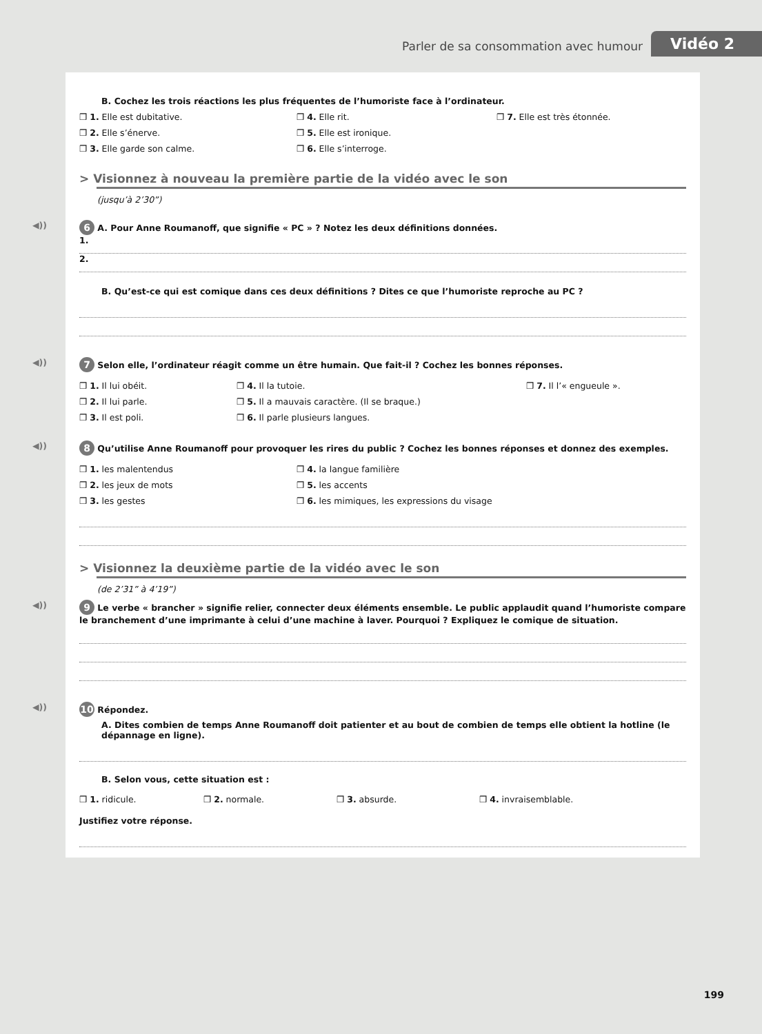Parler de sa consommation avec humour Vidéo 2
B. Cochez les trois réactions les plus fréquentes de l’humoriste face à l’ordinateur.
❒ 1. Elle est dubitative.
❒ 2. Elle s’énerve.
❒ 3. Elle garde son calme.
❒ 4. Elle rit.
❒ 5. Elle est ironique.
❒ 6. Elle s’interroge.
❒ 7. Elle est très étonnée.
> Visionnez à nouveau la première partie de la vidéo avec le son
(jusqu’à 2’30”)
◀)) 6 A. Pour Anne Roumanoff, que signifie « PC » ? Notez les deux définitions données.
1.
2.
B. Qu’est-ce qui est comique dans ces deux définitions ? Dites ce que l’humoriste reproche au PC ?
◀)) 7 Selon elle, l’ordinateur réagit comme un être humain. Que fait-il ? Cochez les bonnes réponses.
❒ 1. Il lui obéit.
❒ 2. Il lui parle.
❒ 3. Il est poli.
❒ 4. Il la tutoie.
❒ 5. Il a mauvais caractère. (Il se braque.)
❒ 6. Il parle plusieurs langues.
❒ 7. Il l’« engueule ».
◀)) 8 Qu’utilise Anne Roumanoff pour provoquer les rires du public ? Cochez les bonnes réponses et donnez des exemples.
❒ 1. les malentendus
❒ 2. les jeux de mots
❒ 3. les gestes
❒ 4. la langue familière
❒ 5. les accents
❒ 6. les mimiques, les expressions du visage
> Visionnez la deuxième partie de la vidéo avec le son
(de 2’31” à 4’19”)
◀)) 9 Le verbe « brancher » signifie relier, connecter deux éléments ensemble. Le public applaudit quand l’humoriste compare le branchement d’une imprimante à celui d’une machine à laver. Pourquoi ? Expliquez le comique de situation.
◀)) 10 Répondez.
A. Dites combien de temps Anne Roumanoff doit patienter et au bout de combien de temps elle obtient la hotline (le dépannage en ligne).
B. Selon vous, cette situation est :
❒ 1. ridicule. ❒ 2. normale. ❒ 3. absurde. ❒ 4. invraisemblable.
Justifiez votre réponse.
199